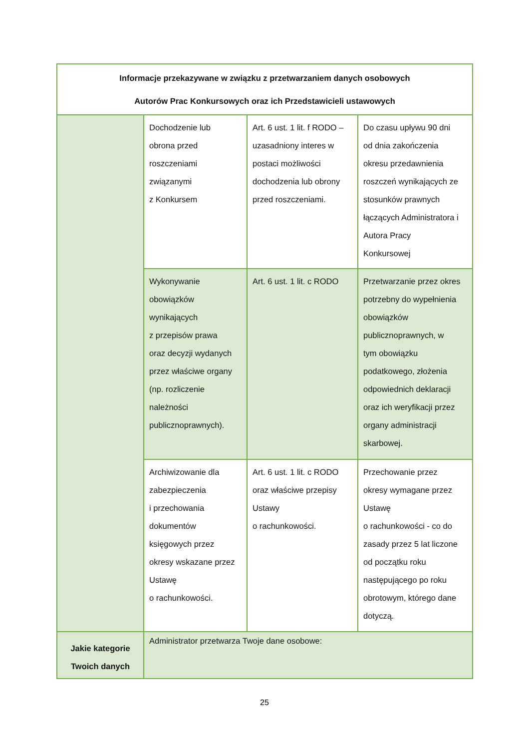| Informacje przekazywane w związku z przetwarzaniem danych osobowych Autorów Prac Konkursowych oraz ich Przedstawicieli ustawowych | | | |
| --- | --- | --- | --- |
| | Dochodzenie lub obrona przed roszczeniami związanymi z Konkursem | Art. 6 ust. 1 lit. f RODO – uzasadniony interes w postaci możliwości dochodzenia lub obrony przed roszczeniami. | Do czasu upływu 90 dni od dnia zakończenia okresu przedawnienia roszczeń wynikających ze stosunków prawnych łączących Administratora i Autora Pracy Konkursowej |
| | Wykonywanie obowiązków wynikających z przepisów prawa oraz decyzji wydanych przez właściwe organy (np. rozliczenie należności publicznoprawnych). | Art. 6 ust. 1 lit. c RODO | Przetwarzanie przez okres potrzebny do wypełnienia obowiązków publicznoprawnych, w tym obowiązku podatkowego, złożenia odpowiednich deklaracji oraz ich weryfikacji przez organy administracji skarbowej. |
| | Archiwizowanie dla zabezpieczenia i przechowania dokumentów księgowych przez okresy wskazane przez Ustawę o rachunkowości. | Art. 6 ust. 1 lit. c RODO oraz właściwe przepisy Ustawy o rachunkowości. | Przechowanie przez okresy wymagane przez Ustawę o rachunkowości - co do zasady przez 5 lat liczone od początku roku następującego po roku obrotowym, którego dane dotyczą. |
| Jakie kategorie Twoich danych | Administrator przetwarza Twoje dane osobowe: | | |
25